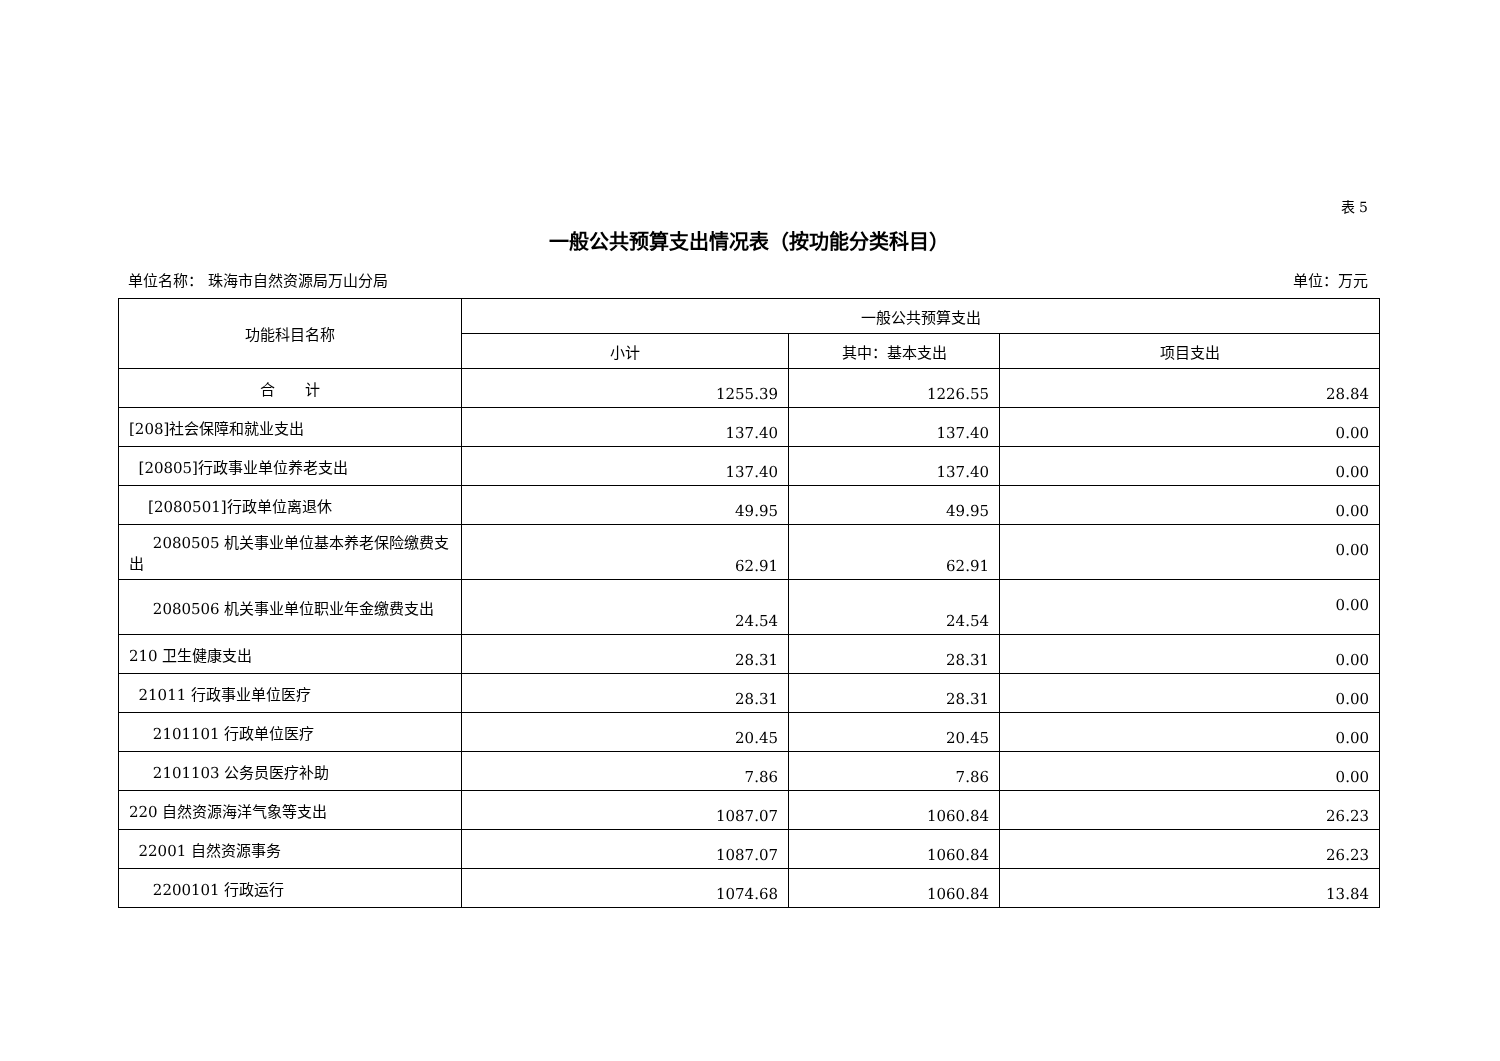表 5
一般公共预算支出情况表（按功能分类科目）
单位名称： 珠海市自然资源局万山分局 单位：万元
| 功能科目名称 | 一般公共预算支出 | | |
| --- | --- | --- | --- |
| | 小计 | 其中：基本支出 | 项目支出 |
| 合 计 | 1255.39 | 1226.55 | 28.84 |
| [208]社会保障和就业支出 | 137.40 | 137.40 | 0.00 |
| [20805]行政事业单位养老支出 | 137.40 | 137.40 | 0.00 |
| [2080501]行政单位离退休 | 49.95 | 49.95 | 0.00 |
| 2080505 机关事业单位基本养老保险缴费支出 | 62.91 | 62.91 | 0.00 |
| 2080506 机关事业单位职业年金缴费支出 | 24.54 | 24.54 | 0.00 |
| 210 卫生健康支出 | 28.31 | 28.31 | 0.00 |
| 21011 行政事业单位医疗 | 28.31 | 28.31 | 0.00 |
| 2101101 行政单位医疗 | 20.45 | 20.45 | 0.00 |
| 2101103 公务员医疗补助 | 7.86 | 7.86 | 0.00 |
| 220 自然资源海洋气象等支出 | 1087.07 | 1060.84 | 26.23 |
| 22001 自然资源事务 | 1087.07 | 1060.84 | 26.23 |
| 2200101 行政运行 | 1074.68 | 1060.84 | 13.84 |